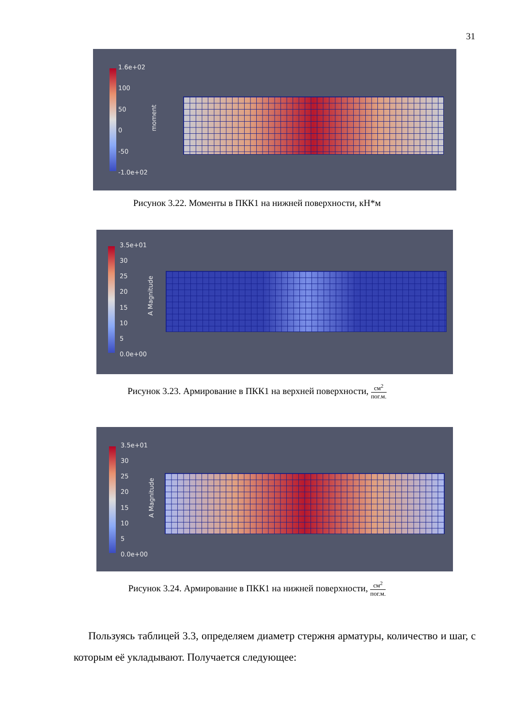31
1.6e+02
100
50
0
-50
-1.0e+02
moment
Рисунок 3.22. Моменты в ПКК1 на нижней поверхности, кН*м
3.5e+01
30
25
20
15
10
5
0.0e+00
A Magnitude
Рисунок 3.23. Армирование в ПКК1 на верхней поверхности, см<sup>2</sup> пог.м.
3.5e+01
30
25
20
15
10
5
0.0e+00
A Magnitude
Рисунок 3.24. Армирование в ПКК1 на нижней поверхности, см<sup>2</sup> пог.м.
Пользуясь таблицей 3.3, определяем диаметр стержня арматуры, количество и шаг, с которым её укладывают. Получается следующее: